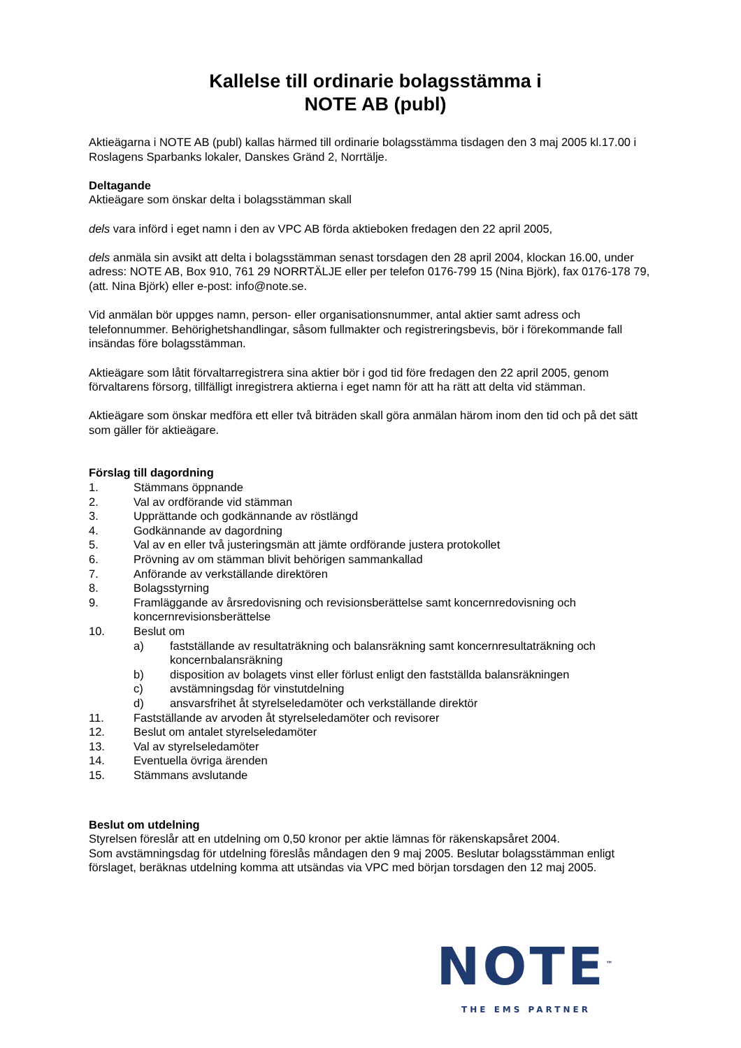Kallelse till ordinarie bolagsstämma i
NOTE AB (publ)
Aktieägarna i NOTE AB (publ) kallas härmed till ordinarie bolagsstämma tisdagen den 3 maj 2005 kl.17.00 i Roslagens Sparbanks lokaler, Danskes Gränd 2, Norrtälje.
Deltagande
Aktieägare som önskar delta i bolagsstämman skall
dels vara införd i eget namn i den av VPC AB förda aktieboken fredagen den 22 april 2005,
dels anmäla sin avsikt att delta i bolagsstämman senast torsdagen den 28 april 2004, klockan 16.00, under adress: NOTE AB, Box 910, 761 29 NORRTÄLJE eller per telefon 0176-799 15 (Nina Björk), fax 0176-178 79, (att. Nina Björk) eller e-post: info@note.se.
Vid anmälan bör uppges namn, person- eller organisationsnummer, antal aktier samt adress och telefonnummer. Behörighetshandlingar, såsom fullmakter och registreringsbevis, bör i förekommande fall insändas före bolagsstämman.
Aktieägare som låtit förvaltarregistrera sina aktier bör i god tid före fredagen den 22 april 2005, genom förvaltarens försorg, tillfälligt inregistrera aktierna i eget namn för att ha rätt att delta vid stämman.
Aktieägare som önskar medföra ett eller två biträden skall göra anmälan härom inom den tid och på det sätt som gäller för aktieägare.
Förslag till dagordning
1. Stämmans öppnande
2. Val av ordförande vid stämman
3. Upprättande och godkännande av röstlängd
4. Godkännande av dagordning
5. Val av en eller två justeringsmän att jämte ordförande justera protokollet
6. Prövning av om stämman blivit behörigen sammankallad
7. Anförande av verkställande direktören
8. Bolagsstyrning
9. Framläggande av årsredovisning och revisionsberättelse samt koncernredovisning och koncernrevisionsberättelse
10. Beslut om
a) fastställande av resultaträkning och balansräkning samt koncernresultaträkning och koncernbalansräkning
b) disposition av bolagets vinst eller förlust enligt den fastställda balansräkningen
c) avstämningsdag för vinstutdelning
d) ansvarsfrihet åt styrelseledamöter och verkställande direktör
11. Fastställande av arvoden åt styrelseledamöter och revisorer
12. Beslut om antalet styrelseledamöter
13. Val av styrelseledamöter
14. Eventuella övriga ärenden
15. Stämmans avslutande
Beslut om utdelning
Styrelsen föreslår att en utdelning om 0,50 kronor per aktie lämnas för räkenskapsåret 2004.
Som avstämningsdag för utdelning föreslås måndagen den 9 maj 2005. Beslutar bolagsstämman enligt förslaget, beräknas utdelning komma att utsändas via VPC med början torsdagen den 12 maj 2005.
NOTE<sup>™</sup>
THE EMS PARTNER